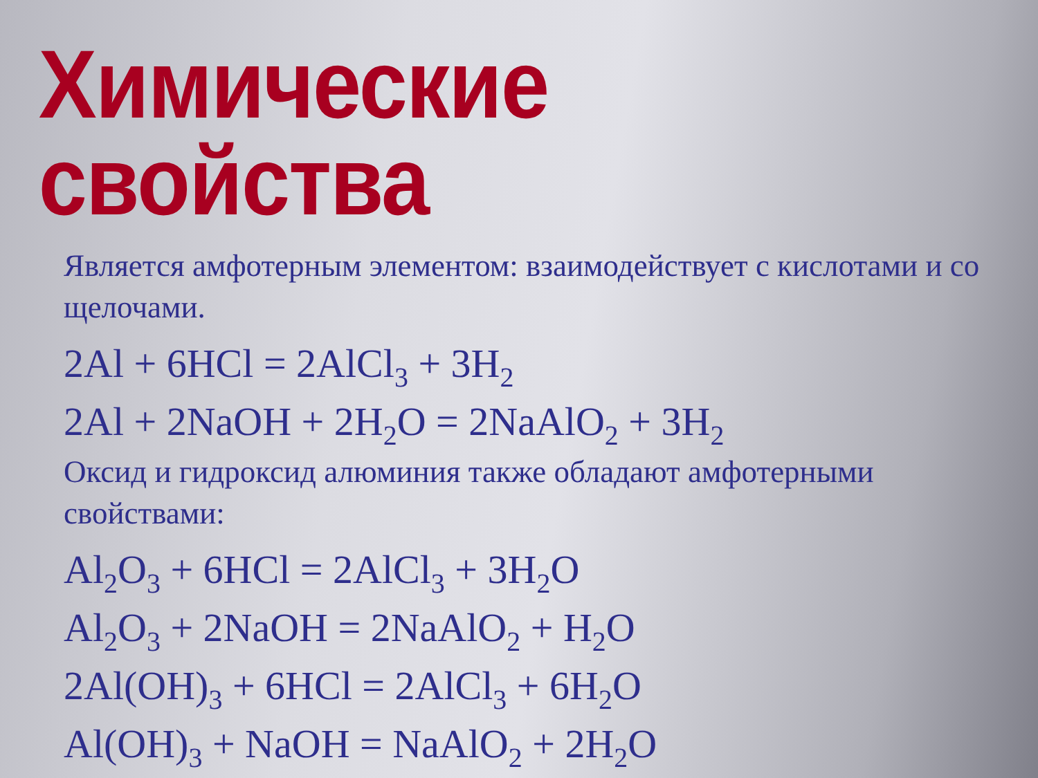Химические свойства
Является амфотерным элементом: взаимодействует с кислотами и со щелочами.
2Al + 6HCl = 2AlCl<sub>3</sub> + 3H<sub>2</sub>
2Al + 2NaOH + 2H<sub>2</sub>O = 2NaAlO<sub>2</sub> + 3H<sub>2</sub>
Оксид и гидроксид алюминия также обладают амфотерными свойствами:
Al<sub>2</sub>O<sub>3</sub> + 6HCl = 2AlCl<sub>3</sub> + 3H<sub>2</sub>O
Al<sub>2</sub>O<sub>3</sub> + 2NaOH = 2NaAlO<sub>2</sub> + H<sub>2</sub>O
2Al(OH)<sub>3</sub> + 6HCl = 2AlCl<sub>3</sub> + 6H<sub>2</sub>O
Al(OH)<sub>3</sub> + NaOH = NaAlO<sub>2</sub> + 2H<sub>2</sub>O